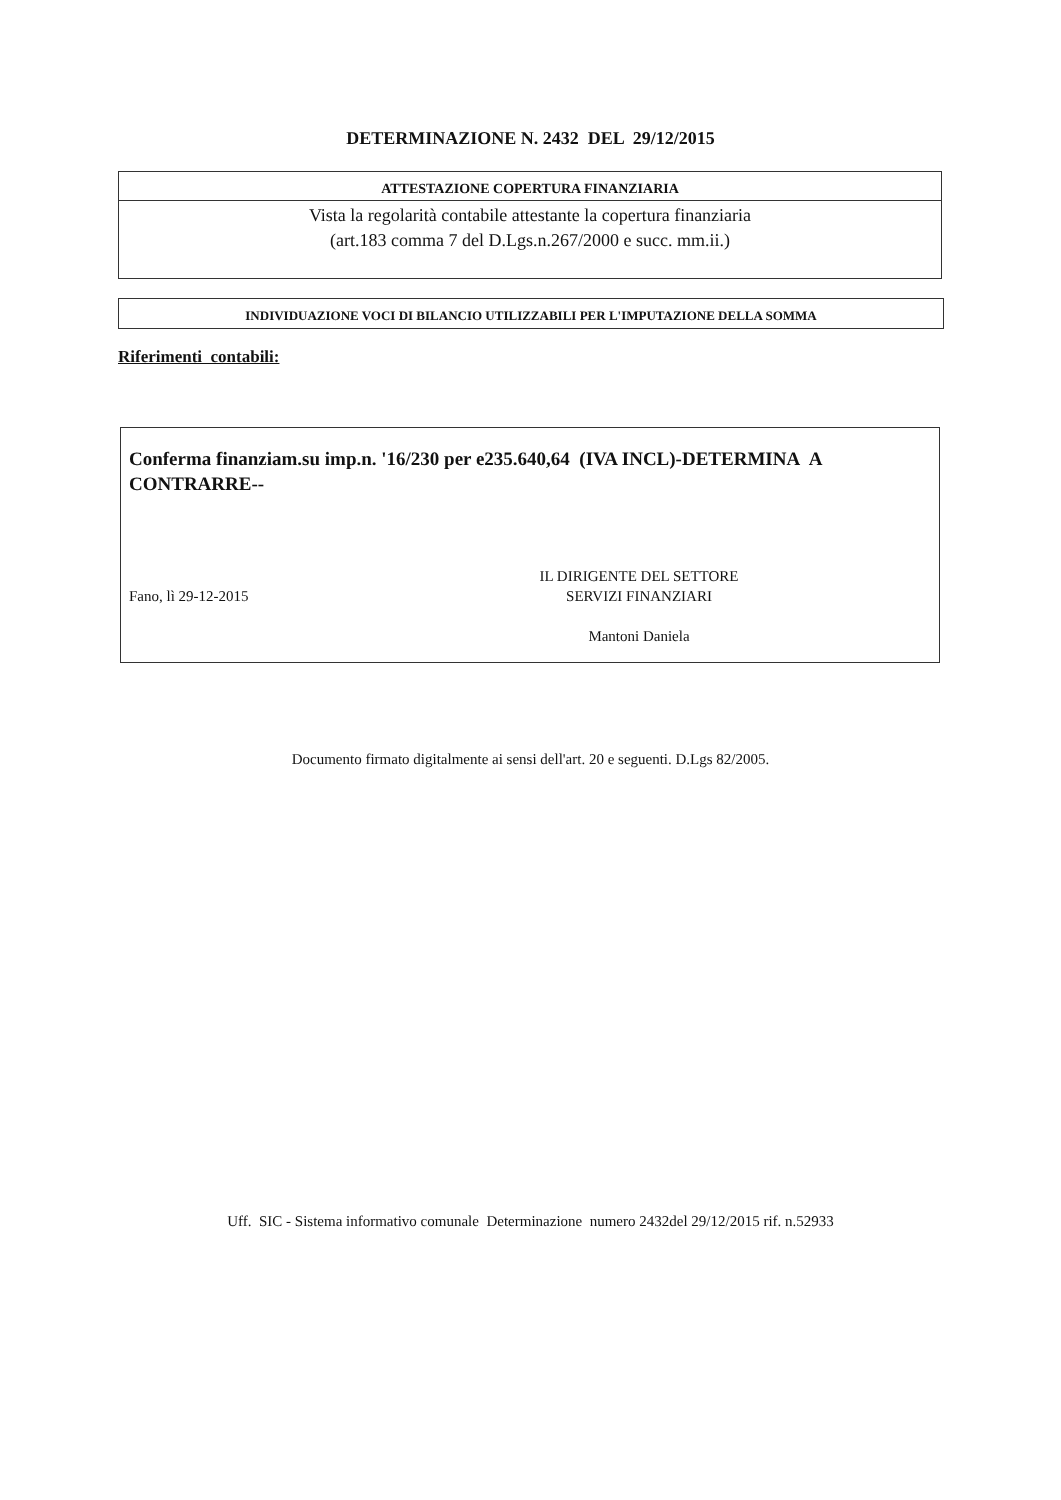DETERMINAZIONE N. 2432 DEL 29/12/2015
ATTESTAZIONE COPERTURA FINANZIARIA
Vista la regolarità contabile attestante la copertura finanziaria
(art.183 comma 7 del D.Lgs.n.267/2000 e succ. mm.ii.)
INDIVIDUAZIONE VOCI DI BILANCIO UTILIZZABILI PER L'IMPUTAZIONE DELLA SOMMA
Riferimenti contabili:
Conferma finanziam.su imp.n. '16/230 per e235.640,64 (IVA INCL)-DETERMINA A CONTRARRE--
Fano, lì 29-12-2015
IL DIRIGENTE DEL SETTORE
SERVIZI FINANZIARI
Mantoni Daniela
Documento firmato digitalmente ai sensi dell'art. 20 e seguenti. D.Lgs 82/2005.
Uff. SIC - Sistema informativo comunale Determinazione numero 2432del 29/12/2015 rif. n.52933